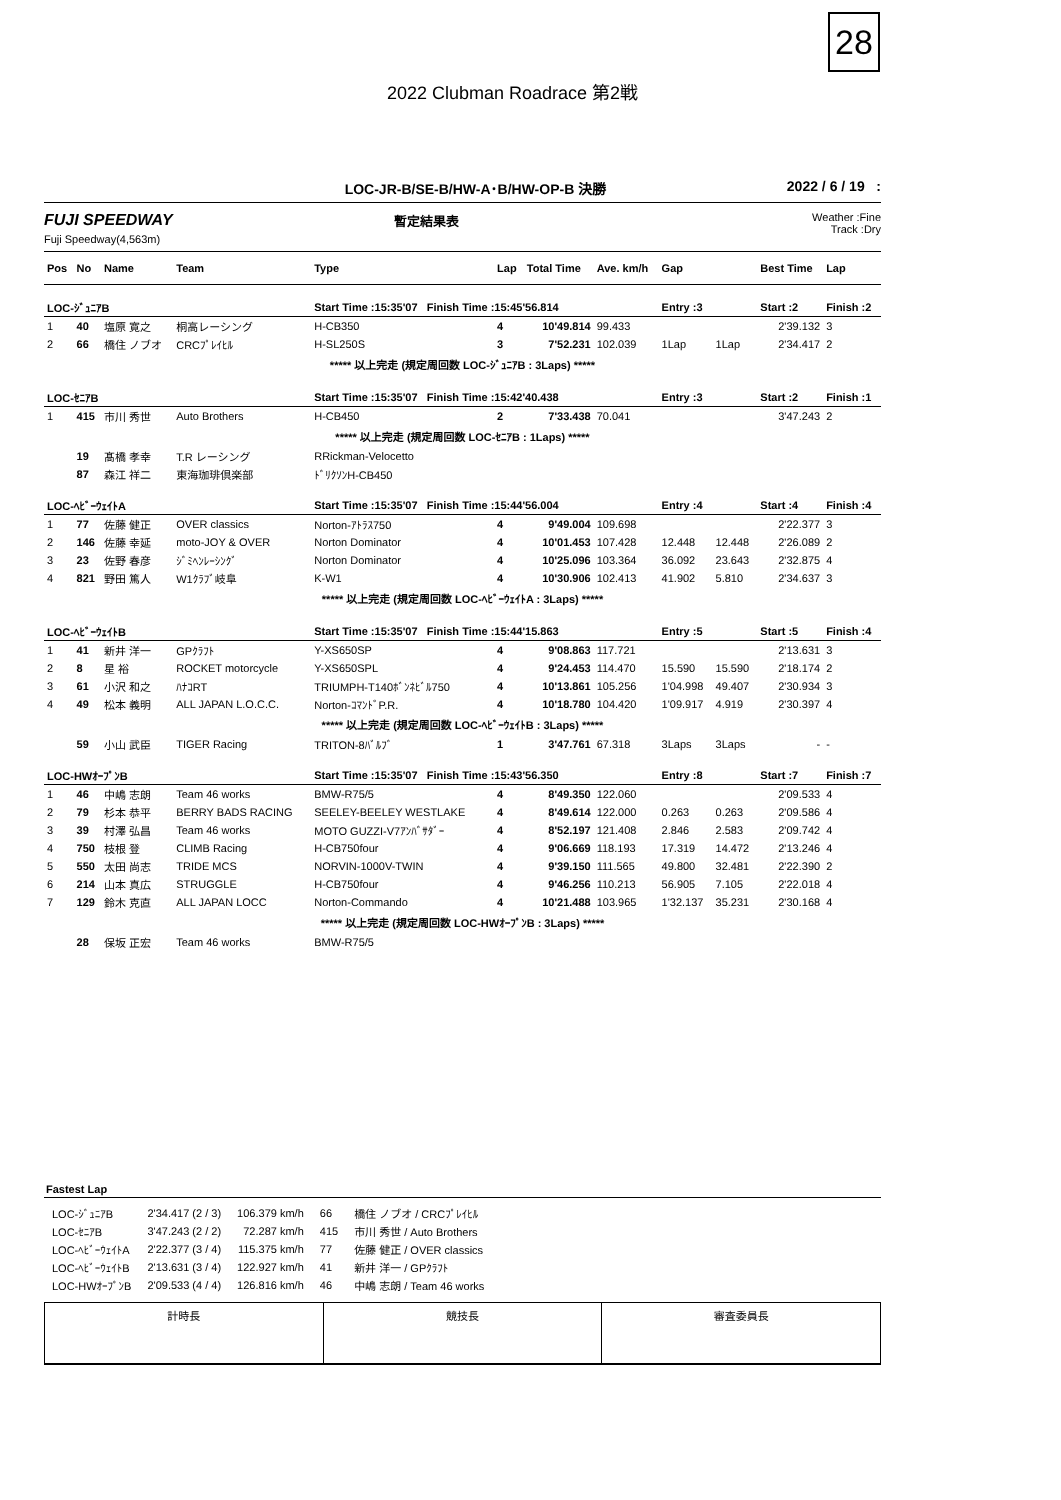28
2022 Clubman Roadrace 第2戦
LOC-JR-B/SE-B/HW-A･B/HW-OP-B 決勝 2022 / 6 / 19 :
FUJI SPEEDWAY
Fuji Speedway(4,563m)
暫定結果表
Weather :Fine
Track :Dry
| Pos | No | Name | Team | Type | Lap | Total Time | Ave. km/h | Gap | | Best Time | Lap |
| --- | --- | --- | --- | --- | --- | --- | --- | --- | --- | --- | --- |
| LOC-ｼﾞｭﾆｱB | | | | Start Time :15:35'07 Finish Time :15:45'56.814 | | | | Entry :3 | | Start :2 | Finish :2 |
| 1 | 40 | 塩原 寛之 | 桐高レーシング | H-CB350 | 4 | 10'49.814 | 99.433 | | | 2'39.132 | 3 |
| 2 | 66 | 橋住 ノブオ | CRCﾌﾟﾚｲﾋﾙ | H-SL250S | 3 | 7'52.231 | 102.039 | 1Lap | 1Lap | 2'34.417 | 2 |
| ***** 以上完走 (規定周回数 LOC-ｼﾞｭﾆｱB : 3Laps) ***** | | | | | | | | | | | |
| LOC-ｾﾆｱB | | | | Start Time :15:35'07 Finish Time :15:42'40.438 | | | | Entry :3 | | Start :2 | Finish :1 |
| 1 | 415 | 市川 秀世 | Auto Brothers | H-CB450 | 2 | 7'33.438 | 70.041 | | | 3'47.243 | 2 |
| ***** 以上完走 (規定周回数 LOC-ｾﾆｱB : 1Laps) ***** | | | | | | | | | | | |
| | 19 | 髙橋 孝幸 | T.R レーシング | RRickman-Velocetto | | | | | | | |
| | 87 | 森江 祥二 | 東海珈琲倶楽部 | ﾄﾞﾘｸｿﾝH-CB450 | | | | | | | |
| LOC-ﾍﾋﾞｰｳｪｲﾄA | | | | Start Time :15:35'07 Finish Time :15:44'56.004 | | | | Entry :4 | | Start :4 | Finish :4 |
| 1 | 77 | 佐藤 健正 | OVER classics | Norton-ｱﾄﾗｽ750 | 4 | 9'49.004 | 109.698 | | | 2'22.377 | 3 |
| 2 | 146 | 佐藤 幸延 | moto-JOY & OVER | Norton Dominator | 4 | 10'01.453 | 107.428 | 12.448 | 12.448 | 2'26.089 | 2 |
| 3 | 23 | 佐野 春彦 | ｼﾞﾐﾍﾝﾚｰｼﾝｸﾞ | Norton Dominator | 4 | 10'25.096 | 103.364 | 36.092 | 23.643 | 2'32.875 | 4 |
| 4 | 821 | 野田 篤人 | W1ｸﾗﾌﾞ岐阜 | K-W1 | 4 | 10'30.906 | 102.413 | 41.902 | 5.810 | 2'34.637 | 3 |
| ***** 以上完走 (規定周回数 LOC-ﾍﾋﾞｰｳｪｲﾄA : 3Laps) ***** | | | | | | | | | | | |
| LOC-ﾍﾋﾞｰｳｪｲﾄB | | | | Start Time :15:35'07 Finish Time :15:44'15.863 | | | | Entry :5 | | Start :5 | Finish :4 |
| 1 | 41 | 新井 洋一 | GPｸﾗﾌﾄ | Y-XS650SP | 4 | 9'08.863 | 117.721 | | | 2'13.631 | 3 |
| 2 | 8 | 星 裕 | ROCKET motorcycle | Y-XS650SPL | 4 | 9'24.453 | 114.470 | 15.590 | 15.590 | 2'18.174 | 2 |
| 3 | 61 | 小沢 和之 | ﾊﾅｺRT | TRIUMPH-T140ﾎﾞﾝﾈﾋﾞﾙ750 | 4 | 10'13.861 | 105.256 | 1'04.998 | 49.407 | 2'30.934 | 3 |
| 4 | 49 | 松本 義明 | ALL JAPAN L.O.C.C. | Norton-ｺﾏﾝﾄﾞP.R. | 4 | 10'18.780 | 104.420 | 1'09.917 | 4.919 | 2'30.397 | 4 |
| ***** 以上完走 (規定周回数 LOC-ﾍﾋﾞｰｳｪｲﾄB : 3Laps) ***** | | | | | | | | | | | |
| | 59 | 小山 武臣 | TIGER Racing | TRITON-8ﾊﾞﾙﾌﾞ | 1 | 3'47.761 | 67.318 | 3Laps | 3Laps | - | - |
| LOC-HWｵｰﾌﾟﾝB | | | | Start Time :15:35'07 Finish Time :15:43'56.350 | | | | Entry :8 | | Start :7 | Finish :7 |
| 1 | 46 | 中嶋 志朗 | Team 46 works | BMW-R75/5 | 4 | 8'49.350 | 122.060 | | | 2'09.533 | 4 |
| 2 | 79 | 杉本 恭平 | BERRY BADS RACING | SEELEY-BEELEY WESTLAKE | 4 | 8'49.614 | 122.000 | 0.263 | 0.263 | 2'09.586 | 4 |
| 3 | 39 | 村澤 弘昌 | Team 46 works | MOTO GUZZI-V7ｱﾝﾊﾞｻﾀﾞｰ | 4 | 8'52.197 | 121.408 | 2.846 | 2.583 | 2'09.742 | 4 |
| 4 | 750 | 枝根 登 | CLIMB Racing | H-CB750four | 4 | 9'06.669 | 118.193 | 17.319 | 14.472 | 2'13.246 | 4 |
| 5 | 550 | 太田 尚志 | TRIDE MCS | NORVIN-1000V-TWIN | 4 | 9'39.150 | 111.565 | 49.800 | 32.481 | 2'22.390 | 2 |
| 6 | 214 | 山本 真広 | STRUGGLE | H-CB750four | 4 | 9'46.256 | 110.213 | 56.905 | 7.105 | 2'22.018 | 4 |
| 7 | 129 | 鈴木 克直 | ALL JAPAN LOCC | Norton-Commando | 4 | 10'21.488 | 103.965 | 1'32.137 | 35.231 | 2'30.168 | 4 |
| ***** 以上完走 (規定周回数 LOC-HWｵｰﾌﾟﾝB : 3Laps) ***** | | | | | | | | | | | |
| | 28 | 保坂 正宏 | Team 46 works | BMW-R75/5 | | | | | | | |
Fastest Lap
| LOC-ｼﾞｭﾆｱB | 2'34.417 (2 / 3) | 106.379 km/h | 66 | 橋住 ノブオ / CRCﾌﾟﾚｲﾋﾙ |
| LOC-ｾﾆｱB | 3'47.243 (2 / 2) | 72.287 km/h | 415 | 市川 秀世 / Auto Brothers |
| LOC-ﾍﾋﾞｰｳｪｲﾄA | 2'22.377 (3 / 4) | 115.375 km/h | 77 | 佐藤 健正 / OVER classics |
| LOC-ﾍﾋﾞｰｳｪｲﾄB | 2'13.631 (3 / 4) | 122.927 km/h | 41 | 新井 洋一 / GPｸﾗﾌﾄ |
| LOC-HWｵｰﾌﾟﾝB | 2'09.533 (4 / 4) | 126.816 km/h | 46 | 中嶋 志朗 / Team 46 works |
計時長 競技長 審査委員長